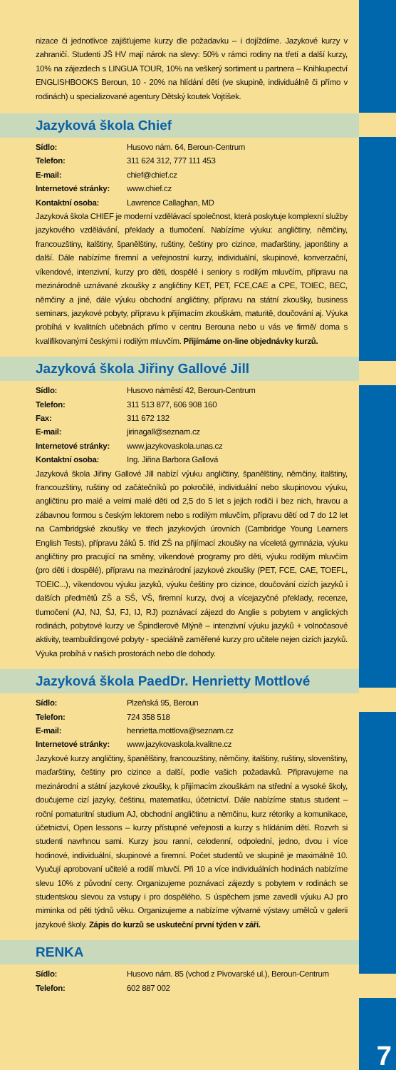nizace či jednotlivce zajišťujeme kurzy dle požadavku – i dojíždíme. Jazykové kurzy v zahraničí. Studenti JŠ HV mají nárok na slevy: 50% v rámci rodiny na třetí a další kurzy, 10% na zájezdech s LINGUA TOUR, 10% na veškerý sortiment u partnera – Knihkupectví ENGLISHBOOKS Beroun, 10 - 20% na hlídání dětí (ve skupině, individuálně či přímo v rodinách) u specializované agentury Dětský koutek Vojtíšek.
Jazyková škola Chief
Sídlo: Husovo nám. 64, Beroun-Centrum
Telefon: 311 624 312, 777 111 453
E-mail: chief@chief.cz
Internetové stránky: www.chief.cz
Kontaktní osoba: Lawrence Callaghan, MD
Jazyková škola CHIEF je moderní vzdělávací společnost, která poskytuje komplexní služby jazykového vzdělávání, překlady a tlumočení. Nabízíme výuku: angličtiny, němčiny, francouzštiny, italštiny, španělštiny, ruštiny, češtiny pro cizince, maďarštiny, japonštiny a další. Dále nabízíme firemní a veřejnostní kurzy, individuální, skupinové, konverzační, víkendové, intenzivní, kurzy pro děti, dospělé i seniory s rodilým mluvčím, přípravu na mezinárodně uznávané zkoušky z angličtiny KET, PET, FCE,CAE a CPE, TOIEC, BEC, němčiny a jiné, dále výuku obchodní angličtiny, přípravu na státní zkoušky, business seminars, jazykové pobyty, přípravu k přijímacím zkouškám, maturitě, doučování aj. Výuka probíhá v kvalitních učebnách přímo v centru Berouna nebo u vás ve firmě/ doma s kvalifikovanými českými i rodilým mluvčím. Přijímáme on-line objednávky kurzů.
Jazyková škola Jiřiny Gallové Jill
Sídlo: Husovo náměstí 42, Beroun-Centrum
Telefon: 311 513 877, 606 908 160
Fax: 311 672 132
E-mail: jirinagall@seznam.cz
Internetové stránky: www.jazykovaskola.unas.cz
Kontaktní osoba: Ing. Jiřina Barbora Gallová
Jazyková škola Jiřiny Gallové Jill nabízí výuku angličtiny, španělštiny, němčiny, italštiny, francouzštiny, ruštiny od začátečníků po pokročilé, individuální nebo skupinovou výuku, angličtinu pro malé a velmi malé děti od 2,5 do 5 let s jejich rodiči i bez nich, hravou a zábavnou formou s českým lektorem nebo s rodilým mluvčím, přípravu dětí od 7 do 12 let na Cambridgské zkoušky ve třech jazykových úrovních (Cambridge Young Learners English Tests), přípravu žáků 5. tříd ZŠ na přijímací zkoušky na víceletá gymnázia, výuku angličtiny pro pracující na směny, víkendové programy pro děti, výuku rodilým mluvčím (pro děti i dospělé), přípravu na mezinárodní jazykové zkoušky (PET, FCE, CAE, TOEFL, TOEIC...), víkendovou výuku jazyků, výuku češtiny pro cizince, doučování cizích jazyků i dalších předmětů ZŠ a SŠ, VŠ, firemní kurzy, dvoj a vícejazyčné překlady, recenze, tlumočení (AJ, NJ, ŠJ, FJ, IJ, RJ) poznávací zájezd do Anglie s pobytem v anglických rodinách, pobytové kurzy ve Špindlerově Mlýně – intenzivní výuku jazyků + volnočasové aktivity, teambuildingové pobyty - speciálně zaměřené kurzy pro učitele nejen cizích jazyků. Výuka probíhá v našich prostorách nebo dle dohody.
Jazyková škola PaedDr. Henrietty Mottlové
Sídlo: Plzeňská 95, Beroun
Telefon: 724 358 518
E-mail: henrietta.mottlova@seznam.cz
Internetové stránky: www.jazykovaskola.kvalitne.cz
Jazykové kurzy angličtiny, španělštiny, francouzštiny, němčiny, italštiny, ruštiny, slovenštiny, maďarštiny, češtiny pro cizince a další, podle vašich požadavků. Připravujeme na mezinárodní a státní jazykové zkoušky, k přijímacím zkouškám na střední a vysoké školy, doučujeme cizí jazyky, češtinu, matematiku, účetnictví. Dále nabízíme status student – roční pomaturitní studium AJ, obchodní angličtinu a němčinu, kurz rétoriky a komunikace, účetnictví, Open lessons – kurzy přístupné veřejnosti a kurzy s hlídáním dětí. Rozvrh si studenti navrhnou sami. Kurzy jsou ranní, celodenní, odpolední, jedno, dvou i více hodinové, individuální, skupinové a firemní. Počet studentů ve skupině je maximálně 10. Vyučují aprobovaní učitelé a rodilí mluvčí. Při 10 a více individuálních hodinách nabízíme slevu 10% z původní ceny. Organizujeme poznávací zájezdy s pobytem v rodinách se studentskou slevou za vstupy i pro dospělého. S úspěchem jsme zavedli výuku AJ pro miminka od pěti týdnů věku. Organizujeme a nabízíme výtvarné výstavy umělců v galerii jazykové školy. Zápis do kurzů se uskuteční první týden v září.
RENKA
Sídlo: Husovo nám. 85 (vchod z Pivovarské ul.), Beroun-Centrum
Telefon: 602 887 002
7